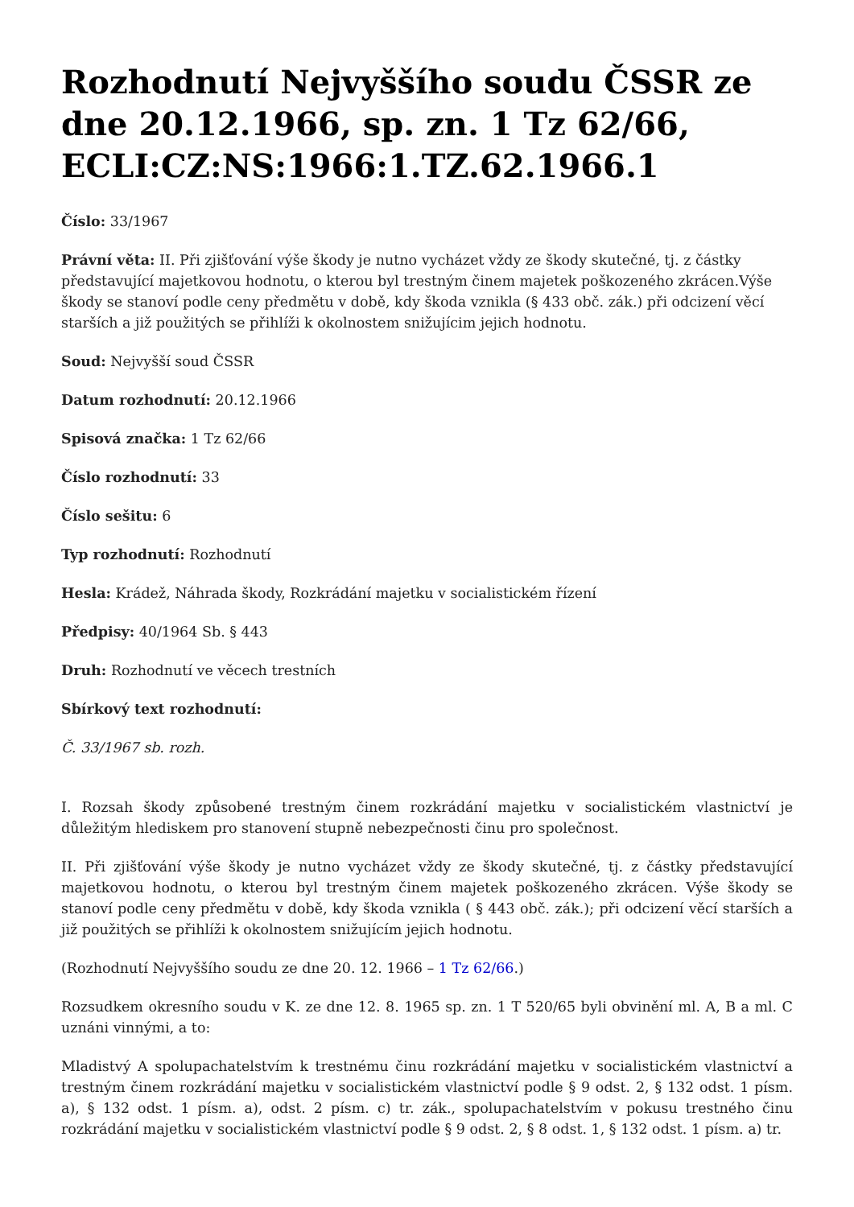Rozhodnutí Nejvyššího soudu ČSSR ze dne 20.12.1966, sp. zn. 1 Tz 62/66, ECLI:CZ:NS:1966:1.TZ.62.1966.1
Číslo: 33/1967
Právní věta: II. Při zjišťování výše škody je nutno vycházet vždy ze škody skutečné, tj. z částky představující majetkovou hodnotu, o kterou byl trestným činem majetek poškozeného zkrácen.Výše škody se stanoví podle ceny předmětu v době, kdy škoda vznikla (§ 433 obč. zák.) při odcizení věcí starších a již použitých se přihlíži k okolnostem snižujícim jejich hodnotu.
Soud: Nejvyšší soud ČSSR
Datum rozhodnutí: 20.12.1966
Spisová značka: 1 Tz 62/66
Číslo rozhodnutí: 33
Číslo sešitu: 6
Typ rozhodnutí: Rozhodnutí
Hesla: Krádež, Náhrada škody, Rozkrádání majetku v socialistickém řízení
Předpisy: 40/1964 Sb. § 443
Druh: Rozhodnutí ve věcech trestních
Sbírkový text rozhodnutí:
Č. 33/1967 sb. rozh.
I. Rozsah škody způsobené trestným činem rozkrádání majetku v socialistickém vlastnictví je důležitým hlediskem pro stanovení stupně nebezpečnosti činu pro společnost.
II. Při zjišťování výše škody je nutno vycházet vždy ze škody skutečné, tj. z částky představující majetkovou hodnotu, o kterou byl trestným činem majetek poškozeného zkrácen. Výše škody se stanoví podle ceny předmětu v době, kdy škoda vznikla ( § 443 obč. zák.); při odcizení věcí starších a již použitých se přihlíži k okolnostem snižujícím jejich hodnotu.
(Rozhodnutí Nejvyššího soudu ze dne 20. 12. 1966 – 1 Tz 62/66.)
Rozsudkem okresního soudu v K. ze dne 12. 8. 1965 sp. zn. 1 T 520/65 byli obvinění ml. A, B a ml. C uznáni vinnými, a to:
Mladistvý A spolupachatelstvím k trestnému činu rozkrádání majetku v socialistickém vlastnictví a trestným činem rozkrádání majetku v socialistickém vlastnictví podle § 9 odst. 2, § 132 odst. 1 písm. a), § 132 odst. 1 písm. a), odst. 2 písm. c) tr. zák., spolupachatelstvím v pokusu trestného činu rozkrádání majetku v socialistickém vlastnictví podle § 9 odst. 2, § 8 odst. 1, § 132 odst. 1 písm. a) tr.